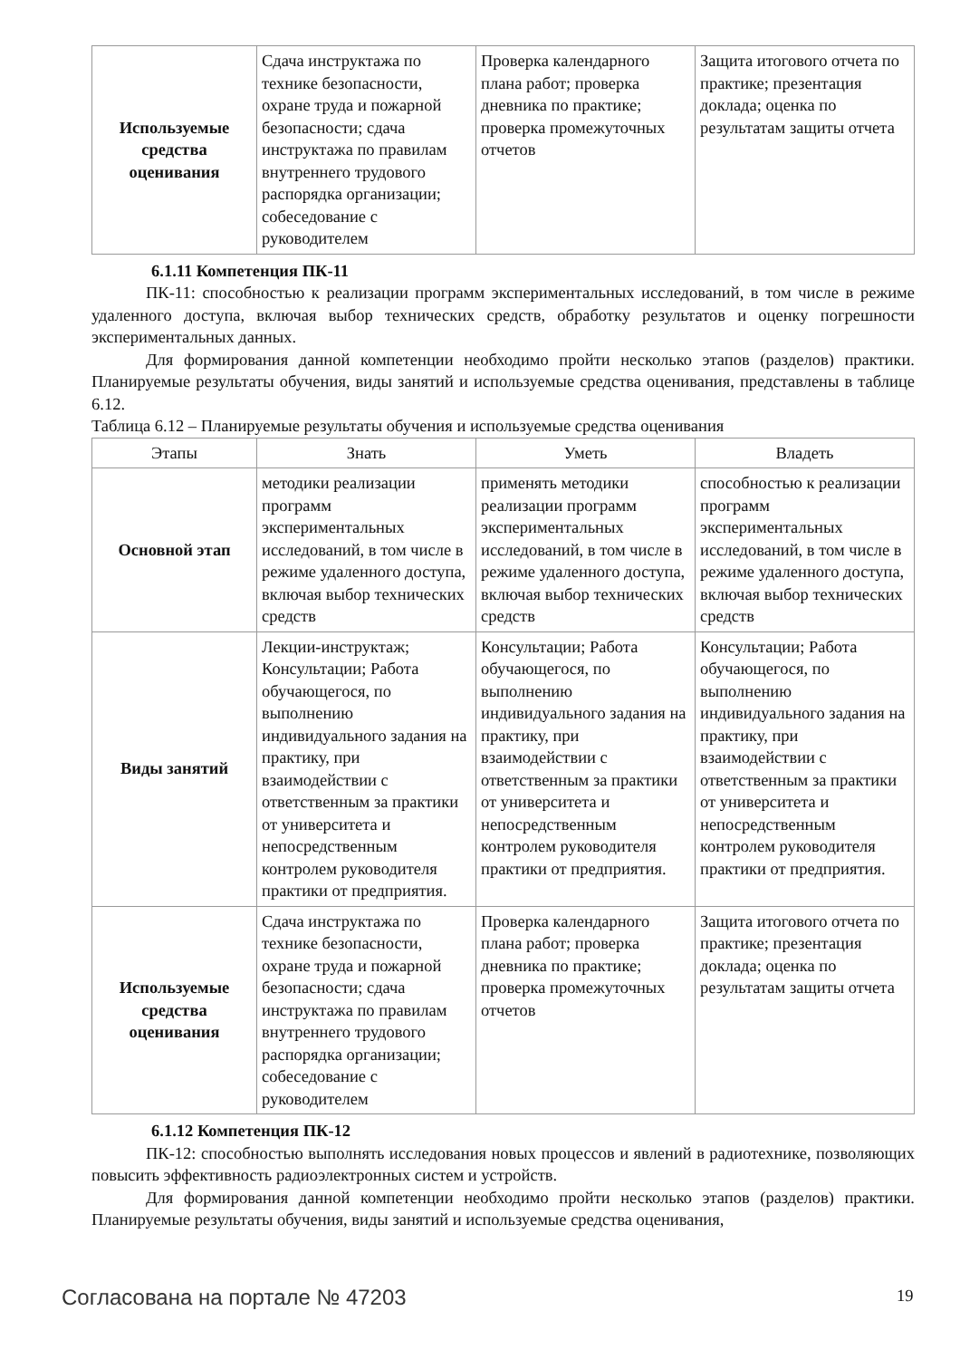| Используемые средства оценивания | Сдача инструктажа по технике безопасности, охране труда и пожарной безопасности; сдача инструктажа по правилам внутреннего трудового распорядка организации; собеседование с руководителем | Проверка календарного плана работ; проверка дневника по практике; проверка промежуточных отчетов | Защита итогового отчета по практике; презентация доклада; оценка по результатам защиты отчета |
6.1.11 Компетенция ПК-11
ПК-11: способностью к реализации программ экспериментальных исследований, в том числе в режиме удаленного доступа, включая выбор технических средств, обработку результатов и оценку погрешности экспериментальных данных.
Для формирования данной компетенции необходимо пройти несколько этапов (разделов) практики. Планируемые результаты обучения, виды занятий и используемые средства оценивания, представлены в таблице 6.12.
Таблица 6.12 – Планируемые результаты обучения и используемые средства оценивания
| Этапы | Знать | Уметь | Владеть |
| --- | --- | --- | --- |
| Основной этап | методики реализации программ экспериментальных исследований, в том числе в режиме удаленного доступа, включая выбор технических средств | применять методики реализации программ экспериментальных исследований, в том числе в режиме удаленного доступа, включая выбор технических средств | способностью к реализации программ экспериментальных исследований, в том числе в режиме удаленного доступа, включая выбор технических средств |
| Виды занятий | Лекции-инструктаж; Консультации; Работа обучающегося, по выполнению индивидуального задания на практику, при взаимодействии с ответственным за практики от университета и непосредственным контролем руководителя практики от предприятия. | Консультации; Работа обучающегося, по выполнению индивидуального задания на практику, при взаимодействии с ответственным за практики от университета и непосредственным контролем руководителя практики от предприятия. | Консультации; Работа обучающегося, по выполнению индивидуального задания на практику, при взаимодействии с ответственным за практики от университета и непосредственным контролем руководителя практики от предприятия. |
| Используемые средства оценивания | Сдача инструктажа по технике безопасности, охране труда и пожарной безопасности; сдача инструктажа по правилам внутреннего трудового распорядка организации; собеседование с руководителем | Проверка календарного плана работ; проверка дневника по практике; проверка промежуточных отчетов | Защита итогового отчета по практике; презентация доклада; оценка по результатам защиты отчета |
6.1.12 Компетенция ПК-12
ПК-12: способностью выполнять исследования новых процессов и явлений в радиотехнике, позволяющих повысить эффективность радиоэлектронных систем и устройств.
Для формирования данной компетенции необходимо пройти несколько этапов (разделов) практики. Планируемые результаты обучения, виды занятий и используемые средства оценивания,
Согласована на портале № 47203 19